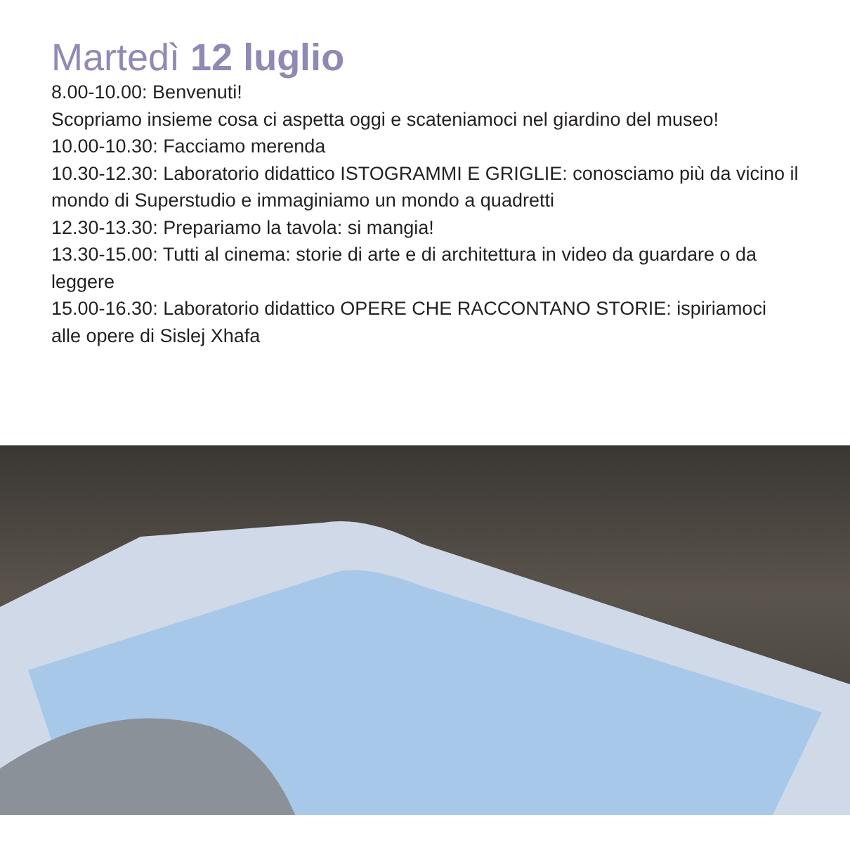Martedì 12 luglio
8.00-10.00: Benvenuti!
Scopriamo insieme cosa ci aspetta oggi e scateniamoci nel giardino del museo!
10.00-10.30: Facciamo merenda
10.30-12.30: Laboratorio didattico ISTOGRAMMI E GRIGLIE: conosciamo più da vicino il mondo di Superstudio e immaginiamo un mondo a quadretti
12.30-13.30: Prepariamo la tavola: si mangia!
13.30-15.00: Tutti al cinema: storie di arte e di architettura in video da guardare o da leggere
15.00-16.30: Laboratorio didattico OPERE CHE RACCONTANO STORIE: ispiriamoci alle opere di Sislej Xhafa